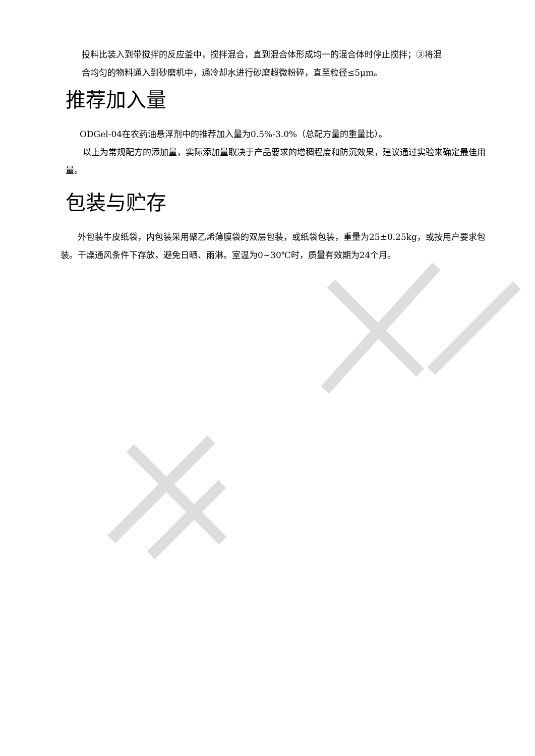投料比装入到带搅拌的反应釜中，搅拌混合，直到混合体形成均一的混合体时停止搅拌；③将混
合均匀的物料通入到砂磨机中，通冷却水进行砂磨超微粉碎，直至粒径≤5μm。
推荐加入量
ODGel-04在农药油悬浮剂中的推荐加入量为0.5%-3.0%（总配方量的重量比）。
以上为常规配方的添加量，实际添加量取决于产品要求的增稠程度和防沉效果，建议通过实验来确定最佳用量。
包装与贮存
外包装牛皮纸袋，内包装采用聚乙烯薄膜袋的双层包装，或纸袋包装，重量为25±0.25kg，或按用户要求包装。干燥通风条件下存放，避免日晒、雨淋。室温为0~30℃时，质量有效期为24个月。